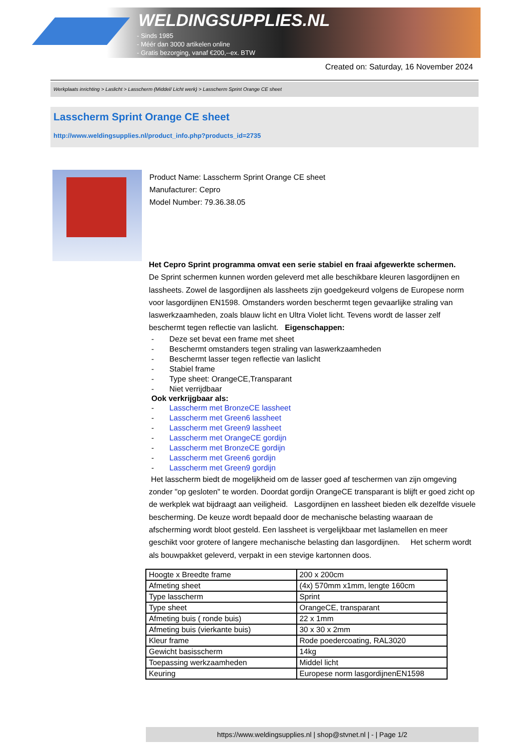WELDINGSUPPLIES.NL
- Sinds 1985
- Méér dan 3000 artikelen online
- Gratis bezorging, vanaf €200,--ex. BTW
Created on: Saturday, 16 November 2024
Werkplaats inrichting > Laslicht > Lasscherm (Middel/ Licht werk) > Lasscherm Sprint Orange CE sheet
Lasscherm Sprint Orange CE sheet
http://www.weldingsupplies.nl/product_info.php?products_id=2735
Product Name: Lasscherm Sprint Orange CE sheet
Manufacturer: Cepro
Model Number: 79.36.38.05
Het Cepro Sprint programma omvat een serie stabiel en fraai afgewerkte schermen.
De Sprint schermen kunnen worden geleverd met alle beschikbare kleuren lasgordijnen en lassheets. Zowel de lasgordijnen als lassheets zijn goedgekeurd volgens de Europese norm voor lasgordijnen EN1598. Omstanders worden beschermt tegen gevaarlijke straling van laswerkzaamheden, zoals blauw licht en Ultra Violet licht. Tevens wordt de lasser zelf beschermt tegen reflectie van laslicht. Eigenschappen:
- Deze set bevat een frame met sheet
- Beschermt omstanders tegen straling van laswerkzaamheden
- Beschermt lasser tegen reflectie van laslicht
- Stabiel frame
- Type sheet: OrangeCE,Transparant
- Niet verrijdbaar
Ook verkrijgbaar als:
- Lasscherm met BronzeCE lassheet
- Lasscherm met Green6 lassheet
- Lasscherm met Green9 lassheet
- Lasscherm met OrangeCE gordijn
- Lasscherm met BronzeCE gordijn
- Lasscherm met Green6 gordijn
- Lasscherm met Green9 gordijn
Het lasscherm biedt de mogelijkheid om de lasser goed af teschermen van zijn omgeving zonder "op gesloten" te worden. Doordat gordijn OrangeCE transparant is blijft er goed zicht op de werkplek wat bijdraagt aan veiligheid. Lasgordijnen en lassheet bieden elk dezelfde visuele bescherming. De keuze wordt bepaald door de mechanische belasting waaraan de afscherming wordt bloot gesteld. Een lassheet is vergelijkbaar met laslamellen en meer geschikt voor grotere of langere mechanische belasting dan lasgordijnen. Het scherm wordt als bouwpakket geleverd, verpakt in een stevige kartonnen doos.
| Hoogte x Breedte frame | 200 x 200cm |
| Afmeting sheet | (4x) 570mm x1mm, lengte 160cm |
| Type lasscherm | Sprint |
| Type sheet | OrangeCE, transparant |
| Afmeting buis ( ronde buis) | 22 x 1mm |
| Afmeting buis (vierkante buis) | 30 x 30 x 2mm |
| Kleur frame | Rode poedercoating, RAL3020 |
| Gewicht basisscherm | 14kg |
| Toepassing werkzaamheden | Middel licht |
| Keuring | Europese norm lasgordijnenEN1598 |
https://www.weldingsupplies.nl | shop@stvnet.nl | - | Page 1/2